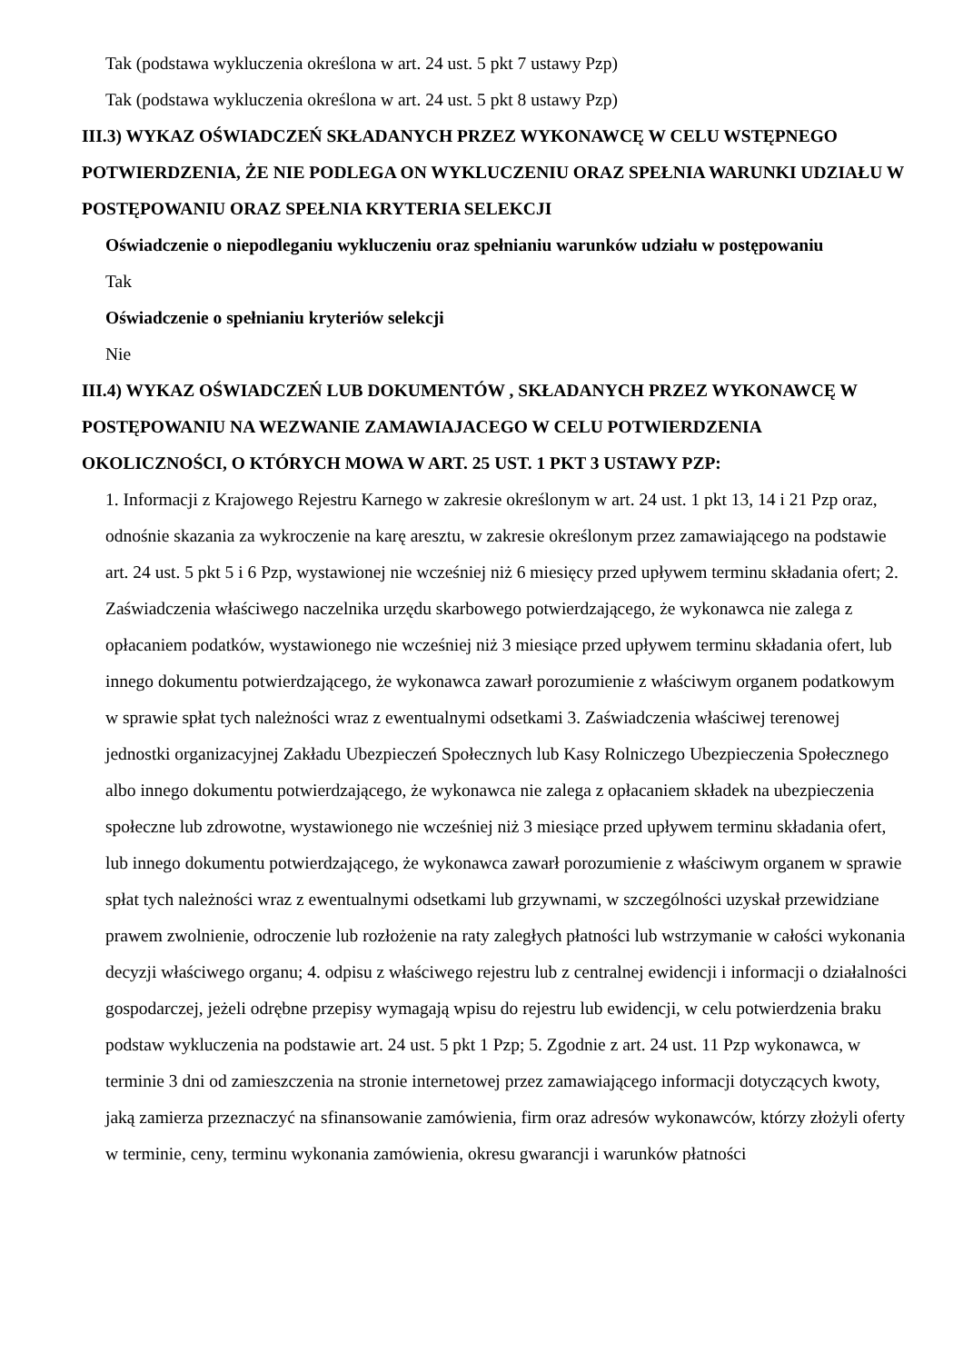Tak (podstawa wykluczenia określona w art. 24 ust. 5 pkt 7 ustawy Pzp)
Tak (podstawa wykluczenia określona w art. 24 ust. 5 pkt 8 ustawy Pzp)
III.3) WYKAZ OŚWIADCZEŃ SKŁADANYCH PRZEZ WYKONAWCĘ W CELU WSTĘPNEGO POTWIERDZENIA, ŻE NIE PODLEGA ON WYKLUCZENIU ORAZ SPEŁNIA WARUNKI UDZIAŁU W POSTĘPOWANIU ORAZ SPEŁNIA KRYTERIA SELEKCJI
Oświadczenie o niepodleganiu wykluczeniu oraz spełnianiu warunków udziału w postępowaniu
Tak
Oświadczenie o spełnianiu kryteriów selekcji
Nie
III.4) WYKAZ OŚWIADCZEŃ LUB DOKUMENTÓW , SKŁADANYCH PRZEZ WYKONAWCĘ W POSTĘPOWANIU NA WEZWANIE ZAMAWIAJACEGO W CELU POTWIERDZENIA OKOLICZNOŚCI, O KTÓRYCH MOWA W ART. 25 UST. 1 PKT 3 USTAWY PZP:
1. Informacji z Krajowego Rejestru Karnego w zakresie określonym w art. 24 ust. 1 pkt 13, 14 i 21 Pzp oraz, odnośnie skazania za wykroczenie na karę aresztu, w zakresie określonym przez zamawiającego na podstawie art. 24 ust. 5 pkt 5 i 6 Pzp, wystawionej nie wcześniej niż 6 miesięcy przed upływem terminu składania ofert; 2. Zaświadczenia właściwego naczelnika urzędu skarbowego potwierdzającego, że wykonawca nie zalega z opłacaniem podatków, wystawionego nie wcześniej niż 3 miesiące przed upływem terminu składania ofert, lub innego dokumentu potwierdzającego, że wykonawca zawarł porozumienie z właściwym organem podatkowym w sprawie spłat tych należności wraz z ewentualnymi odsetkami 3. Zaświadczenia właściwej terenowej jednostki organizacyjnej Zakładu Ubezpieczeń Społecznych lub Kasy Rolniczego Ubezpieczenia Społecznego albo innego dokumentu potwierdzającego, że wykonawca nie zalega z opłacaniem składek na ubezpieczenia społeczne lub zdrowotne, wystawionego nie wcześniej niż 3 miesiące przed upływem terminu składania ofert, lub innego dokumentu potwierdzającego, że wykonawca zawarł porozumienie z właściwym organem w sprawie spłat tych należności wraz z ewentualnymi odsetkami lub grzywnami, w szczególności uzyskał przewidziane prawem zwolnienie, odroczenie lub rozłożenie na raty zaległych płatności lub wstrzymanie w całości wykonania decyzji właściwego organu; 4. odpisu z właściwego rejestru lub z centralnej ewidencji i informacji o działalności gospodarczej, jeżeli odrębne przepisy wymagają wpisu do rejestru lub ewidencji, w celu potwierdzenia braku podstaw wykluczenia na podstawie art. 24 ust. 5 pkt 1 Pzp; 5. Zgodnie z art. 24 ust. 11 Pzp wykonawca, w terminie 3 dni od zamieszczenia na stronie internetowej przez zamawiającego informacji dotyczących kwoty, jaką zamierza przeznaczyć na sfinansowanie zamówienia, firm oraz adresów wykonawców, którzy złożyli oferty w terminie, ceny, terminu wykonania zamówienia, okresu gwarancji i warunków płatności